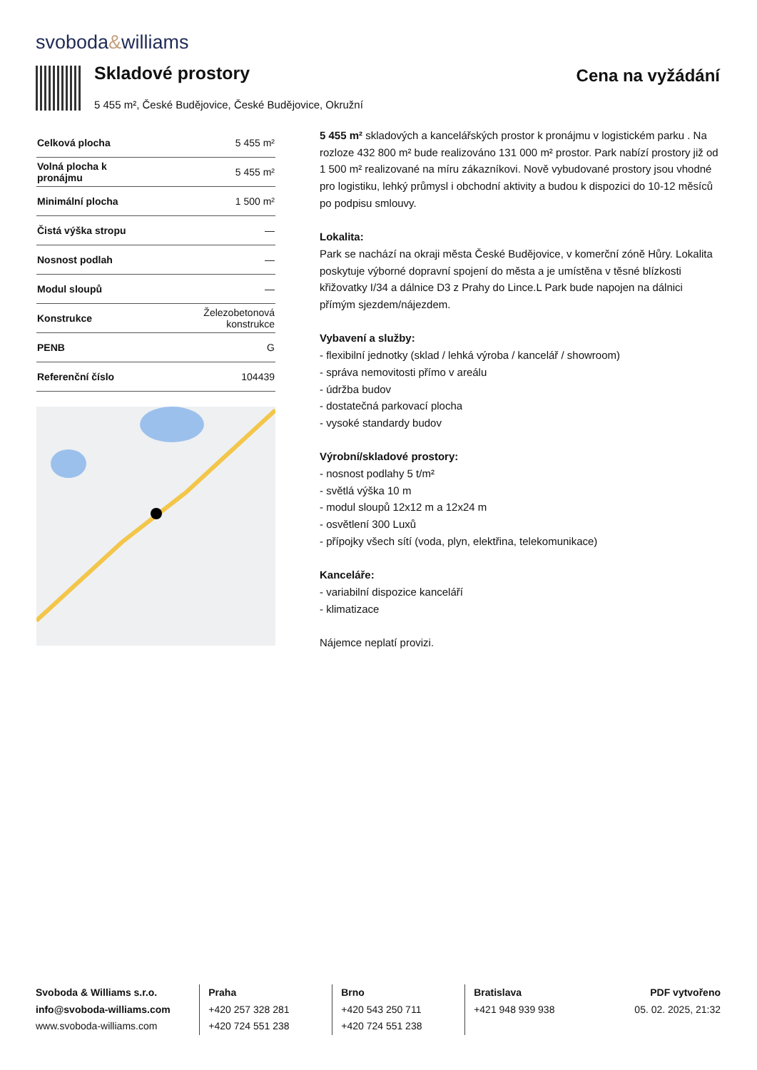svoboda&williams
Skladové prostory
5 455 m², České Budějovice, České Budějovice, Okružní
Cena na vyžádání
| Celková plocha | 5 455 m² |
| Volná plocha k pronájmu | 5 455 m² |
| Minimální plocha | 1 500 m² |
| Čistá výška stropu | — |
| Nosnost podlah | — |
| Modul sloupů | — |
| Konstrukce | Železobetonová konstrukce |
| PENB | G |
| Referenční číslo | 104439 |
5 455 m² skladových a kancelářských prostor k pronájmu v logistickém parku . Na rozloze 432 800 m² bude realizováno 131 000 m² prostor. Park nabízí prostory již od 1 500 m² realizované na míru zákazníkovi. Nově vybudované prostory jsou vhodné pro logistiku, lehký průmysl i obchodní aktivity a budou k dispozici do 10-12 měsíců po podpisu smlouvy.
Lokalita:
Park se nachází na okraji města České Budějovice, v komerční zóně Hůry. Lokalita poskytuje výborné dopravní spojení do města a je umístěna v těsné blízkosti křižovatky I/34 a dálnice D3 z Prahy do Lince.L Park bude napojen na dálnici přímým sjezdem/nájezdem.
Vybavení a služby:
- flexibilní jednotky (sklad / lehká výroba / kancelář / showroom)
- správa nemovitosti přímo v areálu
- údržba budov
- dostatečná parkovací plocha
- vysoké standardy budov
Výrobní/skladové prostory:
- nosnost podlahy 5 t/m²
- světlá výška 10 m
- modul sloupů 12x12 m a 12x24 m
- osvětlení 300 Luxů
- přípojky všech sítí (voda, plyn, elektřina, telekomunikace)
Kanceláře:
- variabilní dispozice kanceláří
- klimatizace
Nájemce neplatí provizi.
Svoboda & Williams s.r.o.
info@svoboda-williams.com
www.svoboda-williams.com
Praha
+420 257 328 281
+420 724 551 238
Brno
+420 543 250 711
+420 724 551 238
Bratislava
+421 948 939 938
PDF vytvořeno
05. 02. 2025, 21:32